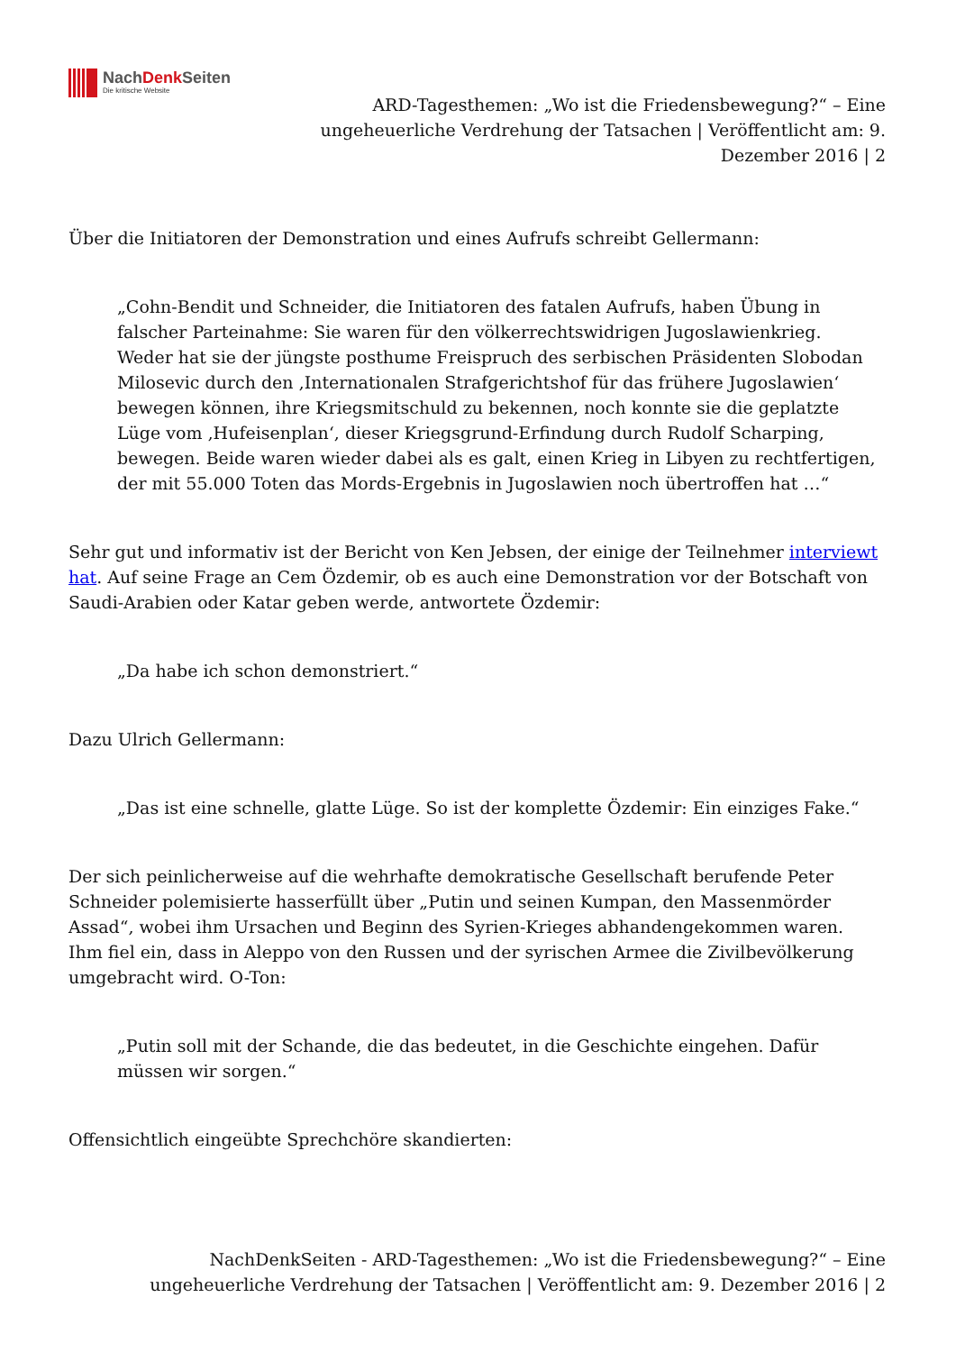NachDenk Seiten
Die kritische Website
ARD-Tagesthemen: „Wo ist die Friedensbewegung?“ – Eine ungeheuerliche Verdrehung der Tatsachen | Veröffentlicht am: 9. Dezember 2016 | 2
Über die Initiatoren der Demonstration und eines Aufrufs schreibt Gellermann:
„Cohn-Bendit und Schneider, die Initiatoren des fatalen Aufrufs, haben Übung in falscher Parteinahme: Sie waren für den völkerrechtswidrigen Jugoslawienkrieg. Weder hat sie der jüngste posthume Freispruch des serbischen Präsidenten Slobodan Milosevic durch den ‚Internationalen Strafgerichtshof für das frühere Jugoslawien‘ bewegen können, ihre Kriegsmitschuld zu bekennen, noch konnte sie die geplatzte Lüge vom ‚Hufeisenplan‘, dieser Kriegsgrund-Erfindung durch Rudolf Scharping, bewegen. Beide waren wieder dabei als es galt, einen Krieg in Libyen zu rechtfertigen, der mit 55.000 Toten das Mords-Ergebnis in Jugoslawien noch übertroffen hat …“
Sehr gut und informativ ist der Bericht von Ken Jebsen, der einige der Teilnehmer interviewt hat. Auf seine Frage an Cem Özdemir, ob es auch eine Demonstration vor der Botschaft von Saudi-Arabien oder Katar geben werde, antwortete Özdemir:
„Da habe ich schon demonstriert.“
Dazu Ulrich Gellermann:
„Das ist eine schnelle, glatte Lüge. So ist der komplette Özdemir: Ein einziges Fake.“
Der sich peinlicherweise auf die wehrhafte demokratische Gesellschaft berufende Peter Schneider polemisierte hasserfüllt über „Putin und seinen Kumpan, den Massenmörder Assad“, wobei ihm Ursachen und Beginn des Syrien-Krieges abhandengekommen waren. Ihm fiel ein, dass in Aleppo von den Russen und der syrischen Armee die Zivilbevölkerung umgebracht wird. O-Ton:
„Putin soll mit der Schande, die das bedeutet, in die Geschichte eingehen. Dafür müssen wir sorgen.“
Offensichtlich eingeübte Sprechchöre skandierten:
NachDenkSeiten - ARD-Tagesthemen: „Wo ist die Friedensbewegung?“ – Eine ungeheuerliche Verdrehung der Tatsachen | Veröffentlicht am: 9. Dezember 2016 | 2